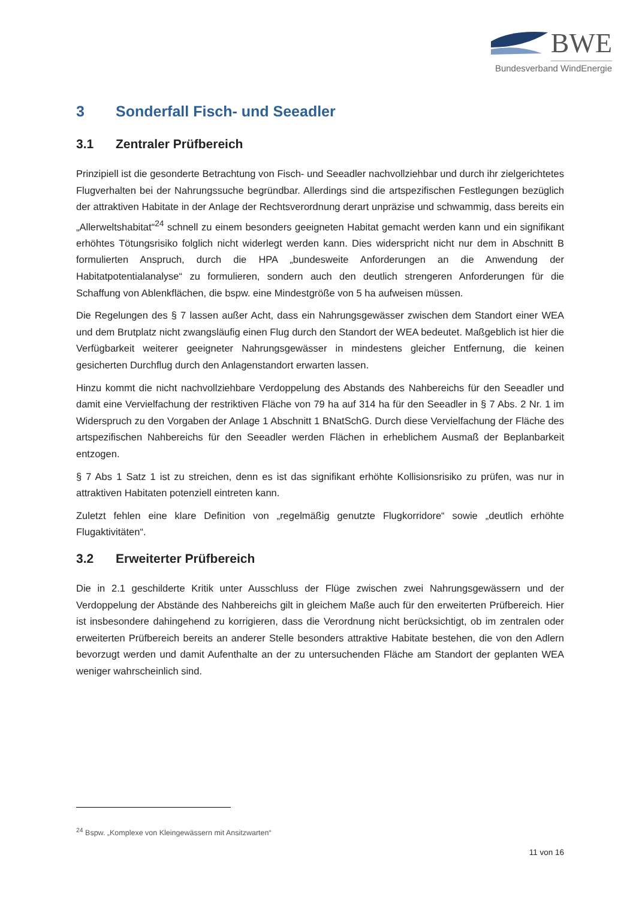BWE
Bundesverband WindEnergie
3 Sonderfall Fisch- und Seeadler
3.1 Zentraler Prüfbereich
Prinzipiell ist die gesonderte Betrachtung von Fisch- und Seeadler nachvollziehbar und durch ihr zielgerichtetes Flugverhalten bei der Nahrungssuche begründbar. Allerdings sind die artspezifischen Festlegungen bezüglich der attraktiven Habitate in der Anlage der Rechtsverordnung derart unpräzise und schwammig, dass bereits ein „Allerweltshabitat“<sup>24</sup> schnell zu einem besonders geeigneten Habitat gemacht werden kann und ein signifikant erhöhtes Tötungsrisiko folglich nicht widerlegt werden kann. Dies widerspricht nicht nur dem in Abschnitt B formulierten Anspruch, durch die HPA „bundesweite Anforderungen an die Anwendung der Habitatpotentialanalyse“ zu formulieren, sondern auch den deutlich strengeren Anforderungen für die Schaffung von Ablenkflächen, die bspw. eine Mindestgröße von 5 ha aufweisen müssen.
Die Regelungen des § 7 lassen außer Acht, dass ein Nahrungsgewässer zwischen dem Standort einer WEA und dem Brutplatz nicht zwangsläufig einen Flug durch den Standort der WEA bedeutet. Maßgeblich ist hier die Verfügbarkeit weiterer geeigneter Nahrungsgewässer in mindestens gleicher Entfernung, die keinen gesicherten Durchflug durch den Anlagenstandort erwarten lassen.
Hinzu kommt die nicht nachvollziehbare Verdoppelung des Abstands des Nahbereichs für den Seeadler und damit eine Vervielfachung der restriktiven Fläche von 79 ha auf 314 ha für den Seeadler in § 7 Abs. 2 Nr. 1 im Widerspruch zu den Vorgaben der Anlage 1 Abschnitt 1 BNatSchG. Durch diese Vervielfachung der Fläche des artspezifischen Nahbereichs für den Seeadler werden Flächen in erheblichem Ausmaß der Beplanbarkeit entzogen.
§ 7 Abs 1 Satz 1 ist zu streichen, denn es ist das signifikant erhöhte Kollisionsrisiko zu prüfen, was nur in attraktiven Habitaten potenziell eintreten kann.
Zuletzt fehlen eine klare Definition von „regelmäßig genutzte Flugkorridore“ sowie „deutlich erhöhte Flugaktivitäten“.
3.2 Erweiterter Prüfbereich
Die in 2.1 geschilderte Kritik unter Ausschluss der Flüge zwischen zwei Nahrungsgewässern und der Verdoppelung der Abstände des Nahbereichs gilt in gleichem Maße auch für den erweiterten Prüfbereich. Hier ist insbesondere dahingehend zu korrigieren, dass die Verordnung nicht berücksichtigt, ob im zentralen oder erweiterten Prüfbereich bereits an anderer Stelle besonders attraktive Habitate bestehen, die von den Adlern bevorzugt werden und damit Aufenthalte an der zu untersuchenden Fläche am Standort der geplanten WEA weniger wahrscheinlich sind.
<sup>24</sup> Bspw. „Komplexe von Kleingewässern mit Ansitzwarten“
11 von 16